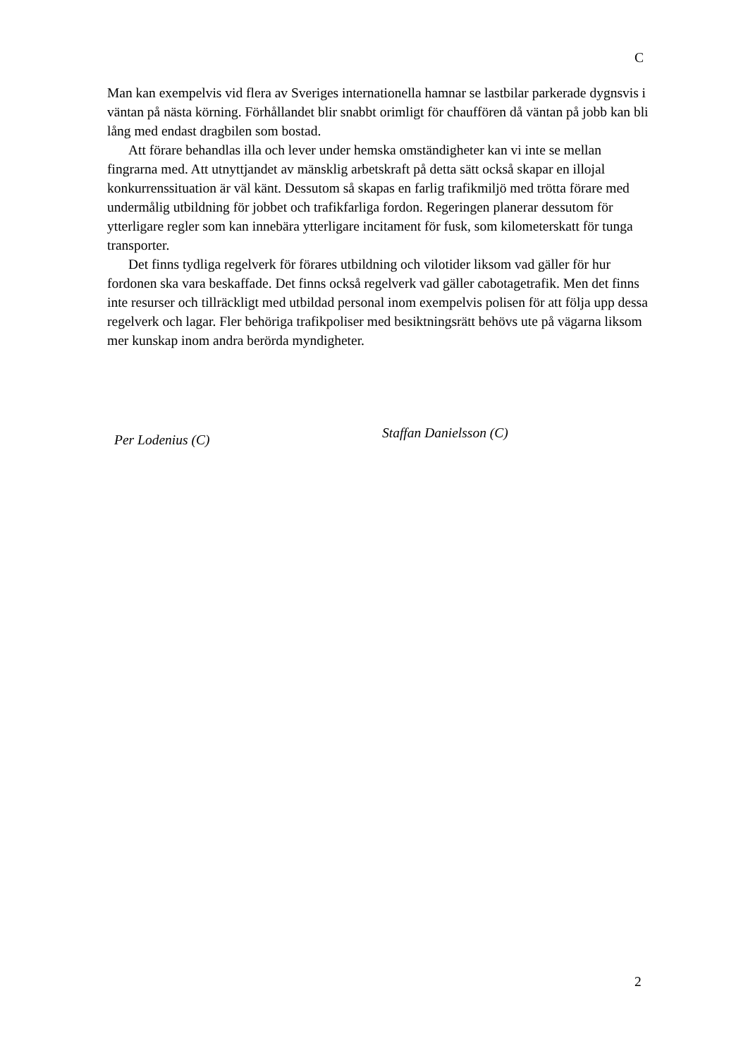C
Man kan exempelvis vid flera av Sveriges internationella hamnar se lastbilar parkerade dygnsvis i väntan på nästa körning. Förhållandet blir snabbt orimligt för chauffören då väntan på jobb kan bli lång med endast dragbilen som bostad.
Att förare behandlas illa och lever under hemska omständigheter kan vi inte se mellan fingrarna med. Att utnyttjandet av mänsklig arbetskraft på detta sätt också skapar en illojal konkurrenssituation är väl känt. Dessutom så skapas en farlig trafikmiljö med trötta förare med undermålig utbildning för jobbet och trafikfarliga fordon. Regeringen planerar dessutom för ytterligare regler som kan innebära ytterligare incitament för fusk, som kilometerskatt för tunga transporter.
Det finns tydliga regelverk för förares utbildning och vilotider liksom vad gäller för hur fordonen ska vara beskaffade. Det finns också regelverk vad gäller cabotagetrafik. Men det finns inte resurser och tillräckligt med utbildad personal inom exempelvis polisen för att följa upp dessa regelverk och lagar. Fler behöriga trafikpoliser med besiktningsrätt behövs ute på vägarna liksom mer kunskap inom andra berörda myndigheter.
Per Lodenius (C)
Staffan Danielsson (C)
2